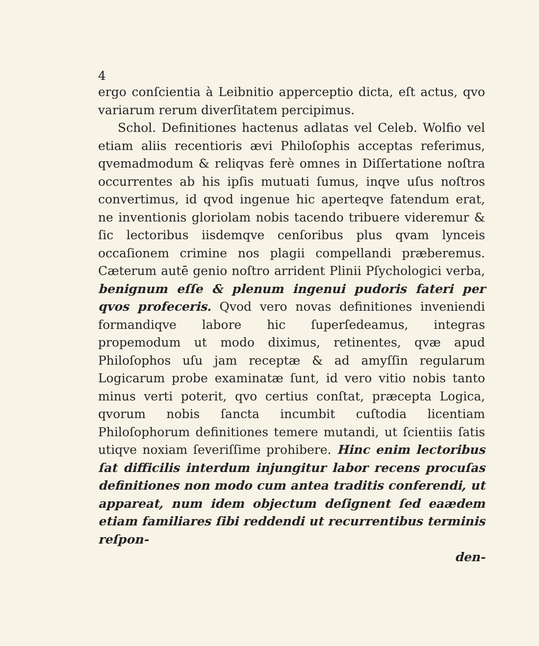4
ergo conſcientia à Leibnitio apperceptio dicta, eſt actus, qvo variarum rerum diverſitatem percipimus.
Schol. Definitiones hactenus adlatas vel Celeb. Wolfio vel etiam aliis recentioris ævi Philoſophis acceptas referimus, qvemadmodum & reliqvas ferè omnes in Diſſertatione noſtra occurrentes ab his ipſis mutuati ſumus, inqve uſus noſtros convertimus, id qvod ingenue hic aperteqve fatendum erat, ne inventionis gloriolam nobis tacendo tribuere videremur & ſic lectoribus iisdemqve cenſoribus plus qvam lynceis occaſionem criminе nos plagii compellandi præberemus. Cæterum autē genio noſtro arrident Plinii Pſychologici verba, benignum eſſe & plenum ingenui pudoris fateri per qvos profeceris. Qvod vero novas definitiones inveniendi formandiqve labore hic ſuperſedeamus, integras propemodum ut modo diximus, retinentes, qvæ apud Philoſophos uſu jam receptæ & ad amyſſin regularum Logicarum probe examinatæ ſunt, id vero vitio nobis tanto minus verti poterit, qvo certius conſtat, præcepta Logica, qvorum nobis ſancta incumbit cuſtodia licentiam Philoſophorum definitiones temere mutandi, ut ſcientiis ſatis utiqve noxiam ſeveriſſime prohibere. Hinc enim lectoribus ſat difficilis interdum injungitur labor recens procuſas definitiones non modo cum antea traditis conferendi, ut appareat, num idem objectum deſignent ſed eaædem etiam familiares ſibi reddendi ut recurrentibus terminis reſpon-
den-